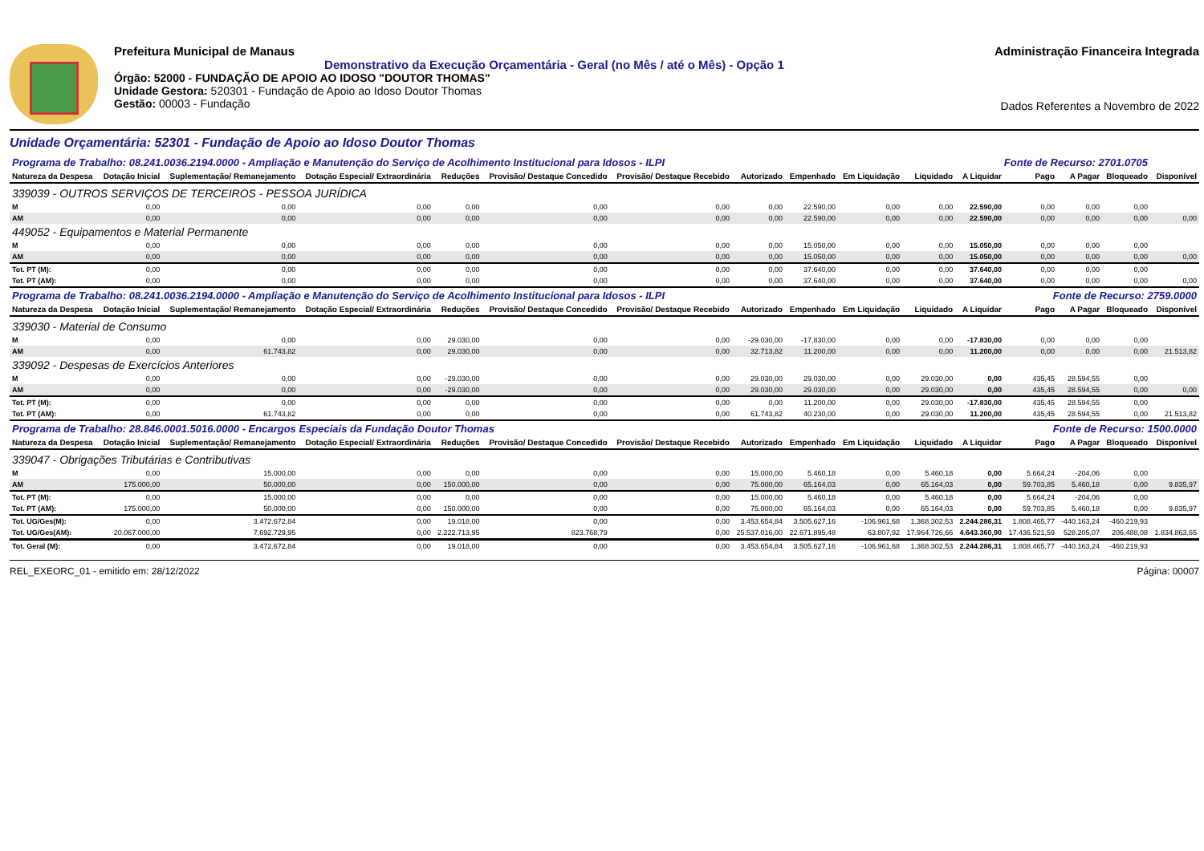Prefeitura Municipal de Manaus
Demonstrativo da Execução Orçamentária - Geral (no Mês / até o Mês) - Opção 1
Órgão: 52000 - FUNDAÇÃO DE APOIO AO IDOSO "DOUTOR THOMAS"
Unidade Gestora: 520301 - Fundação de Apoio ao Idoso Doutor Thomas
Gestão: 00003 - Fundação
Administração Financeira Integrada
Dados Referentes a Novembro de 2022
Unidade Orçamentária: 52301 - Fundação de Apoio ao Idoso Doutor Thomas
| Programa de Trabalho: 08.241.0036.2194.0000 - Ampliação e Manutenção do Serviço de Acolhimento Institucional para Idosos - ILPI | | | | | | | | | | | Fonte de Recurso: 2701.0705 | | | | |
| Natureza da Despesa | Dotação Inicial | Suplementação/ Remanejamento | Dotação Especial/ Extraordinária | Reduções | Provisão/ Destaque Concedido | Provisão/ Destaque Recebido | Autorizado | Empenhado | Em Liquidação | Liquidado | A Liquidar | Pago | A Pagar | Bloqueado | Disponível |
| 339039 - OUTROS SERVIÇOS DE TERCEIROS - PESSOA JURÍDICA | | | | | | | | | | | | | | | |
| M | 0,00 | 0,00 | 0,00 | 0,00 | 0,00 | 0,00 | 0,00 | 22.590,00 | 0,00 | 0,00 | 22.590,00 | 0,00 | 0,00 | 0,00 | |
| AM | 0,00 | 0,00 | 0,00 | 0,00 | 0,00 | 0,00 | 0,00 | 22.590,00 | 0,00 | 0,00 | 22.590,00 | 0,00 | 0,00 | 0,00 | 0,00 |
| 449052 - Equipamentos e Material Permanente | | | | | | | | | | | | | | | |
| M | 0,00 | 0,00 | 0,00 | 0,00 | 0,00 | 0,00 | 0,00 | 15.050,00 | 0,00 | 0,00 | 15.050,00 | 0,00 | 0,00 | 0,00 | |
| AM | 0,00 | 0,00 | 0,00 | 0,00 | 0,00 | 0,00 | 0,00 | 15.050,00 | 0,00 | 0,00 | 15.050,00 | 0,00 | 0,00 | 0,00 | 0,00 |
| Tot. PT (M): | 0,00 | 0,00 | 0,00 | 0,00 | 0,00 | 0,00 | 0,00 | 37.640,00 | 0,00 | 0,00 | 37.640,00 | 0,00 | 0,00 | 0,00 | |
| Tot. PT (AM): | 0,00 | 0,00 | 0,00 | 0,00 | 0,00 | 0,00 | 0,00 | 37.640,00 | 0,00 | 0,00 | 37.640,00 | 0,00 | 0,00 | 0,00 | 0,00 |
| Programa de Trabalho: 08.241.0036.2194.0000 - Ampliação e Manutenção do Serviço de Acolhimento Institucional para Idosos - ILPI | | | | | | | | | | | Fonte de Recurso: 2759.0000 | | | | |
| Natureza da Despesa | Dotação Inicial | Suplementação/ Remanejamento | Dotação Especial/ Extraordinária | Reduções | Provisão/ Destaque Concedido | Provisão/ Destaque Recebido | Autorizado | Empenhado | Em Liquidação | Liquidado | A Liquidar | Pago | A Pagar | Bloqueado | Disponível |
| 339030 - Material de Consumo | | | | | | | | | | | | | | | |
| M | 0,00 | 0,00 | 0,00 | 29.030,00 | 0,00 | 0,00 | -29.030,00 | -17.830,00 | 0,00 | 0,00 | -17.830,00 | 0,00 | 0,00 | 0,00 | |
| AM | 0,00 | 61.743,82 | 0,00 | 29.030,00 | 0,00 | 0,00 | 32.713,82 | 11.200,00 | 0,00 | 0,00 | 11.200,00 | 0,00 | 0,00 | 0,00 | 21.513,82 |
| 339092 - Despesas de Exercícios Anteriores | | | | | | | | | | | | | | | |
| M | 0,00 | 0,00 | 0,00 | -29.030,00 | 0,00 | 0,00 | 29.030,00 | 29.030,00 | 0,00 | 29.030,00 | 0,00 | 435,45 | 28.594,55 | 0,00 | |
| AM | 0,00 | 0,00 | 0,00 | -29.030,00 | 0,00 | 0,00 | 29.030,00 | 29.030,00 | 0,00 | 29.030,00 | 0,00 | 435,45 | 28.594,55 | 0,00 | 0,00 |
| Tot. PT (M): | 0,00 | 0,00 | 0,00 | 0,00 | 0,00 | 0,00 | 0,00 | 11.200,00 | 0,00 | 29.030,00 | -17.830,00 | 435,45 | 28.594,55 | 0,00 | |
| Tot. PT (AM): | 0,00 | 61.743,82 | 0,00 | 0,00 | 0,00 | 0,00 | 61.743,82 | 40.230,00 | 0,00 | 29.030,00 | 11.200,00 | 435,45 | 28.594,55 | 0,00 | 21.513,82 |
| Programa de Trabalho: 28.846.0001.5016.0000 - Encargos Especiais da Fundação Doutor Thomas | | | | | | | | | | | Fonte de Recurso: 1500.0000 | | | | |
| Natureza da Despesa | Dotação Inicial | Suplementação/ Remanejamento | Dotação Especial/ Extraordinária | Reduções | Provisão/ Destaque Concedido | Provisão/ Destaque Recebido | Autorizado | Empenhado | Em Liquidação | Liquidado | A Liquidar | Pago | A Pagar | Bloqueado | Disponível |
| 339047 - Obrigações Tributárias e Contributivas | | | | | | | | | | | | | | | |
| M | 0,00 | 15.000,00 | 0,00 | 0,00 | 0,00 | 0,00 | 15.000,00 | 5.460,18 | 0,00 | 5.460,18 | 0,00 | 5.664,24 | -204,06 | 0,00 | |
| AM | 175.000,00 | 50.000,00 | 0,00 | 150.000,00 | 0,00 | 0,00 | 75.000,00 | 65.164,03 | 0,00 | 65.164,03 | 0,00 | 59.703,85 | 5.460,18 | 0,00 | 9.835,97 |
| Tot. PT (M): | 0,00 | 15.000,00 | 0,00 | 0,00 | 0,00 | 0,00 | 15.000,00 | 5.460,18 | 0,00 | 5.460,18 | 0,00 | 5.664,24 | -204,06 | 0,00 | |
| Tot. PT (AM): | 175.000,00 | 50.000,00 | 0,00 | 150.000,00 | 0,00 | 0,00 | 75.000,00 | 65.164,03 | 0,00 | 65.164,03 | 0,00 | 59.703,85 | 5.460,18 | 0,00 | 9.835,97 |
| Tot. UG/Ges(M): | 0,00 | 3.472.672,84 | 0,00 | 19.018,00 | 0,00 | 0,00 | 3.453.654,84 | 3.505.627,16 | -106.961,68 | 1.368.302,53 | 2.244.286,31 | 1.808.465,77 | -440.163,24 | -460.219,93 | |
| Tot. UG/Ges(AM): | 20.067.000,00 | 7.692.729,95 | 0,00 | 2.222.713,95 | 823.768,79 | 0,00 | 25.537.016,00 | 22.671.895,48 | 63.807,92 | 17.964.726,66 | 4.643.360,90 | 17.436.521,59 | 528.205,07 | 206.488,08 | 1.834.863,65 |
| Tot. Geral (M): | 0,00 | 3.472.672,84 | 0,00 | 19.018,00 | 0,00 | 0,00 | 3.453.654,84 | 3.505.627,16 | -106.961,68 | 1.368.302,53 | 2.244.286,31 | 1.808.465,77 | -440.163,24 | -460.219,93 | |
REL_EXEORC_01 - emitido em: 28/12/2022 Página: 00007